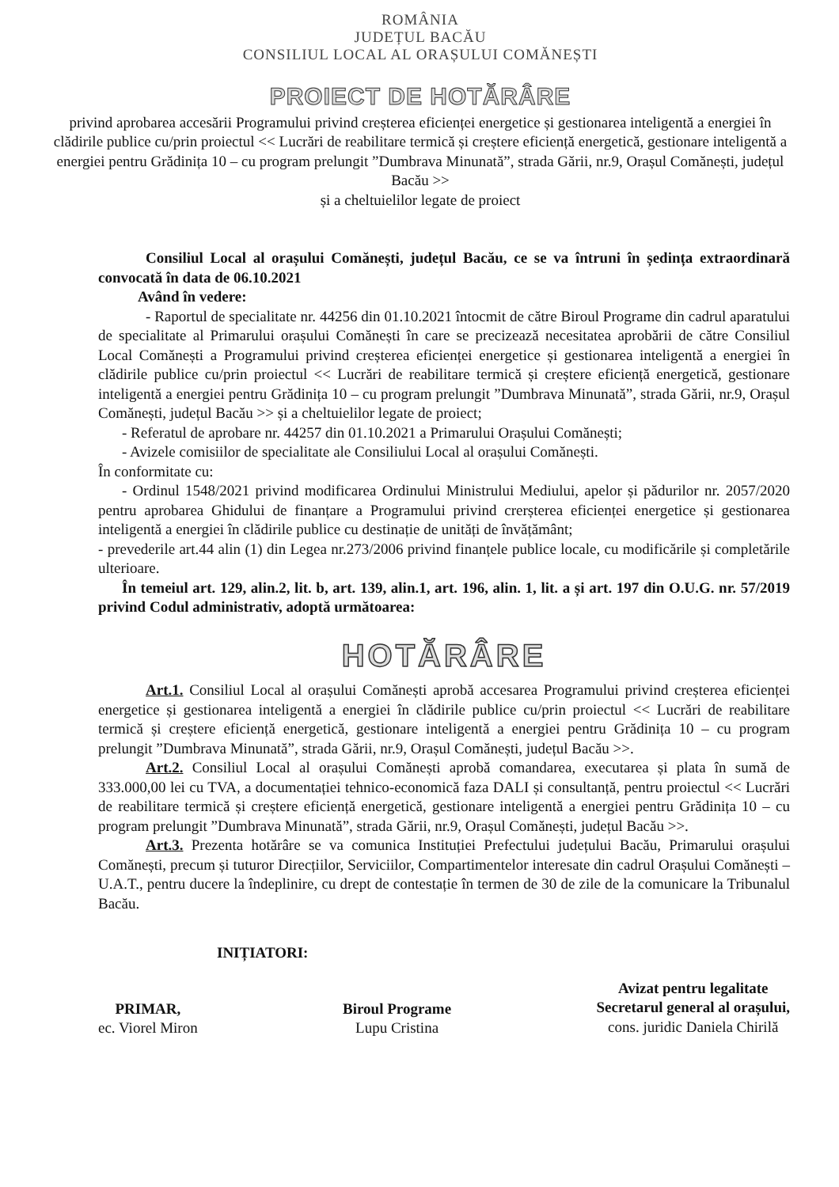ROMÂNIA
JUDEȚUL BACĂU
CONSILIUL LOCAL AL ORAȘULUI COMĂNEȘTI
PROIECT DE HOTĂRÂRE
privind aprobarea accesării Programului privind creșterea eficienței energetice și gestionarea inteligentă a energiei în clădirile publice cu/prin proiectul << Lucrări de reabilitare termică și creștere eficiență energetică, gestionare inteligentă a energiei pentru Grădinița 10 – cu program prelungit ”Dumbrava Minunată”, strada Gării, nr.9, Orașul Comănești, județul Bacău >>
și a cheltuielilor legate de proiect
Consiliul Local al orașului Comănești, județul Bacău, ce se va întruni în ședința extraordinară convocată în data de 06.10.2021
Având în vedere:
- Raportul de specialitate nr. 44256 din 01.10.2021 întocmit de către Biroul Programe din cadrul aparatului de specialitate al Primarului orașului Comănești în care se precizează necesitatea aprobării de către Consiliul Local Comănești a Programului privind creșterea eficienței energetice și gestionarea inteligentă a energiei în clădirile publice cu/prin proiectul << Lucrări de reabilitare termică și creștere eficiență energetică, gestionare inteligentă a energiei pentru Grădinița 10 – cu program prelungit ”Dumbrava Minunată”, strada Gării, nr.9, Orașul Comănești, județul Bacău >> și a cheltuielilor legate de proiect;
- Referatul de aprobare nr. 44257 din 01.10.2021 a Primarului Orașului Comănești;
- Avizele comisiilor de specialitate ale Consiliului Local al orașului Comănești.
În conformitate cu:
- Ordinul 1548/2021 privind modificarea Ordinului Ministrului Mediului, apelor și pădurilor nr. 2057/2020 pentru aprobarea Ghidului de finanțare a Programului privind crerșterea eficienței energetice și gestionarea inteligentă a energiei în clădirile publice cu destinație de unități de învățământ;
- prevederile art.44 alin (1) din Legea nr.273/2006 privind finanțele publice locale, cu modificările și completările ulterioare.
În temeiul art. 129, alin.2, lit. b, art. 139, alin.1, art. 196, alin. 1, lit. a și art. 197 din O.U.G. nr. 57/2019 privind Codul administrativ, adoptă următoarea:
HOTĂRÂRE
Art.1. Consiliul Local al orașului Comănești aprobă accesarea Programului privind creșterea eficienței energetice și gestionarea inteligentă a energiei în clădirile publice cu/prin proiectul << Lucrări de reabilitare termică și creștere eficiență energetică, gestionare inteligentă a energiei pentru Grădinița 10 – cu program prelungit ”Dumbrava Minunată”, strada Gării, nr.9, Orașul Comănești, județul Bacău >>.
Art.2. Consiliul Local al orașului Comănești aprobă comandarea, executarea și plata în sumă de 333.000,00 lei cu TVA, a documentației tehnico-economică faza DALI și consultanță, pentru proiectul << Lucrări de reabilitare termică și creștere eficiență energetică, gestionare inteligentă a energiei pentru Grădinița 10 – cu program prelungit ”Dumbrava Minunată”, strada Gării, nr.9, Orașul Comănești, județul Bacău >>.
Art.3. Prezenta hotărâre se va comunica Instituției Prefectului județului Bacău, Primarului orașului Comănești, precum și tuturor Direcțiilor, Serviciilor, Compartimentelor interesate din cadrul Orașului Comănești – U.A.T., pentru ducere la îndeplinire, cu drept de contestație în termen de 30 de zile de la comunicare la Tribunalul Bacău.
INIȚIATORI:
PRIMAR,
ec. Viorel Miron
Biroul Programe
Lupu Cristina
Avizat pentru legalitate
Secretarul general al orașului,
cons. juridic Daniela Chirilă